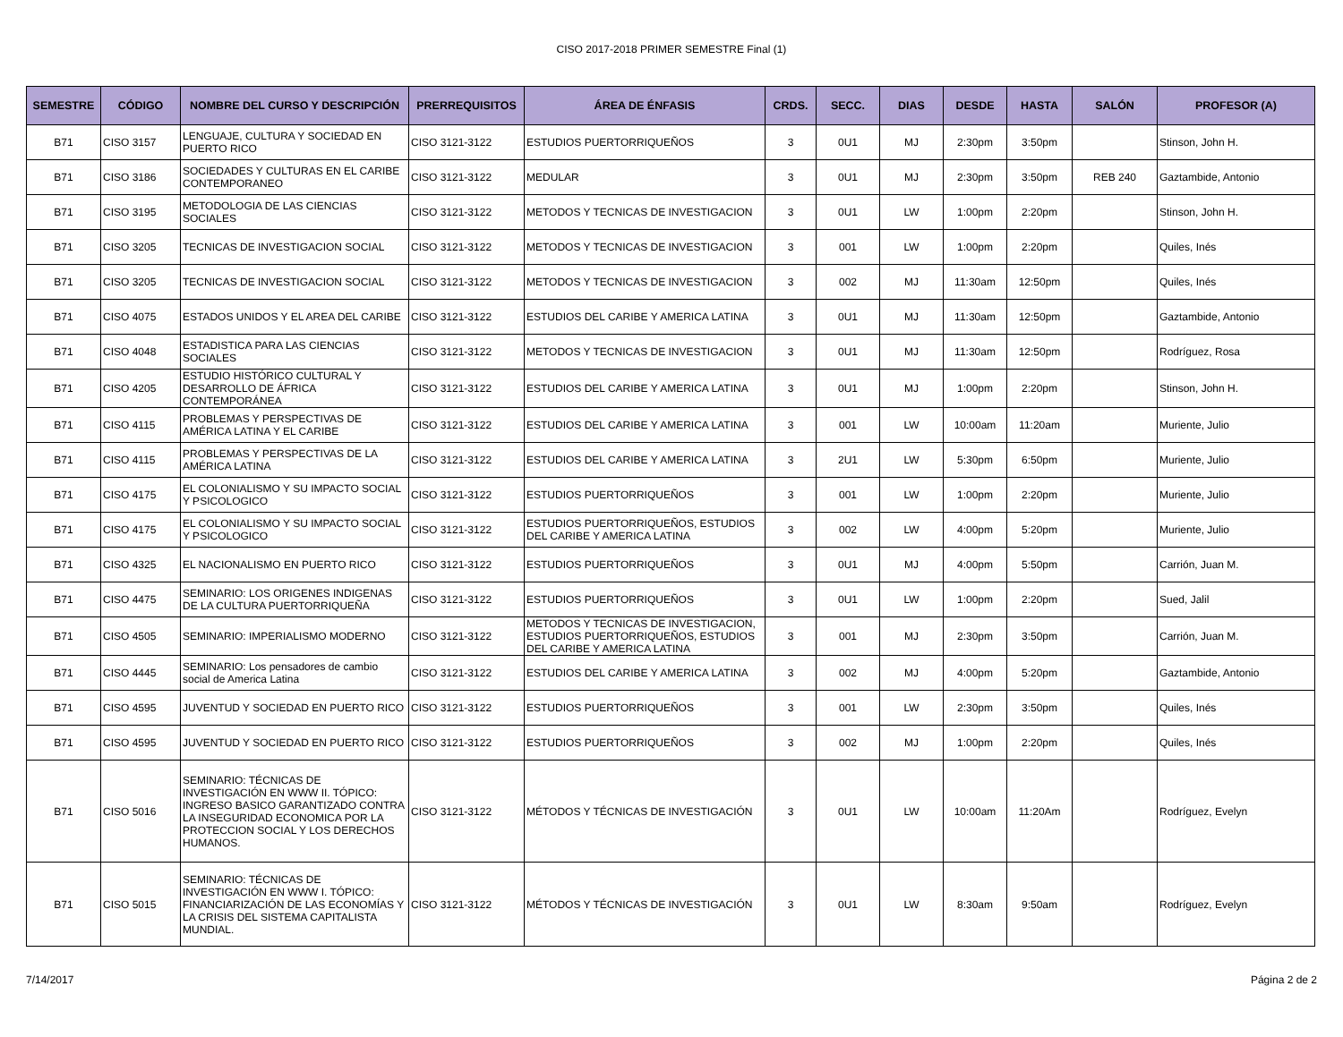CISO 2017-2018 PRIMER SEMESTRE Final (1)
| SEMESTRE | CÓDIGO | NOMBRE DEL CURSO Y DESCRIPCIÓN | PRERREQUISITOS | ÁREA DE ÉNFASIS | CRDS. | SECC. | DIAS | DESDE | HASTA | SALÓN | PROFESOR (A) |
| --- | --- | --- | --- | --- | --- | --- | --- | --- | --- | --- | --- |
| B71 | CISO 3157 | LENGUAJE, CULTURA Y SOCIEDAD EN PUERTO RICO | CISO 3121-3122 | ESTUDIOS PUERTORRIQUEÑOS | 3 | 0U1 | MJ | 2:30pm | 3:50pm | | Stinson, John H. |
| B71 | CISO 3186 | SOCIEDADES Y CULTURAS EN EL CARIBE CONTEMPORANEO | CISO 3121-3122 | MEDULAR | 3 | 0U1 | MJ | 2:30pm | 3:50pm | REB 240 | Gaztambide, Antonio |
| B71 | CISO 3195 | METODOLOGIA DE LAS CIENCIAS SOCIALES | CISO 3121-3122 | METODOS Y TECNICAS DE INVESTIGACION | 3 | 0U1 | LW | 1:00pm | 2:20pm | | Stinson, John H. |
| B71 | CISO 3205 | TECNICAS DE INVESTIGACION SOCIAL | CISO 3121-3122 | METODOS Y TECNICAS DE INVESTIGACION | 3 | 001 | LW | 1:00pm | 2:20pm | | Quiles, Inés |
| B71 | CISO 3205 | TECNICAS DE INVESTIGACION SOCIAL | CISO 3121-3122 | METODOS Y TECNICAS DE INVESTIGACION | 3 | 002 | MJ | 11:30am | 12:50pm | | Quiles, Inés |
| B71 | CISO 4075 | ESTADOS UNIDOS Y EL AREA DEL CARIBE | CISO 3121-3122 | ESTUDIOS DEL CARIBE Y AMERICA LATINA | 3 | 0U1 | MJ | 11:30am | 12:50pm | | Gaztambide, Antonio |
| B71 | CISO 4048 | ESTADISTICA PARA LAS CIENCIAS SOCIALES | CISO 3121-3122 | METODOS Y TECNICAS DE INVESTIGACION | 3 | 0U1 | MJ | 11:30am | 12:50pm | | Rodríguez, Rosa |
| B71 | CISO 4205 | ESTUDIO HISTÓRICO CULTURAL Y DESARROLLO DE ÁFRICA CONTEMPORÁNEA | CISO 3121-3122 | ESTUDIOS DEL CARIBE Y AMERICA LATINA | 3 | 0U1 | MJ | 1:00pm | 2:20pm | | Stinson, John H. |
| B71 | CISO 4115 | PROBLEMAS Y PERSPECTIVAS DE AMÉRICA LATINA Y EL CARIBE | CISO 3121-3122 | ESTUDIOS DEL CARIBE Y AMERICA LATINA | 3 | 001 | LW | 10:00am | 11:20am | | Muriente, Julio |
| B71 | CISO 4115 | PROBLEMAS Y PERSPECTIVAS DE LA AMÉRICA LATINA | CISO 3121-3122 | ESTUDIOS DEL CARIBE Y AMERICA LATINA | 3 | 2U1 | LW | 5:30pm | 6:50pm | | Muriente, Julio |
| B71 | CISO 4175 | EL COLONIALISMO Y SU IMPACTO SOCIAL Y PSICOLOGICO | CISO 3121-3122 | ESTUDIOS PUERTORRIQUEÑOS | 3 | 001 | LW | 1:00pm | 2:20pm | | Muriente, Julio |
| B71 | CISO 4175 | EL COLONIALISMO Y SU IMPACTO SOCIAL Y PSICOLOGICO | CISO 3121-3122 | ESTUDIOS PUERTORRIQUEÑOS, ESTUDIOS DEL CARIBE Y AMERICA LATINA | 3 | 002 | LW | 4:00pm | 5:20pm | | Muriente, Julio |
| B71 | CISO 4325 | EL NACIONALISMO EN PUERTO RICO | CISO 3121-3122 | ESTUDIOS PUERTORRIQUEÑOS | 3 | 0U1 | MJ | 4:00pm | 5:50pm | | Carrión, Juan M. |
| B71 | CISO 4475 | SEMINARIO: LOS ORIGENES INDIGENAS DE LA CULTURA PUERTORRIQUEÑA | CISO 3121-3122 | ESTUDIOS PUERTORRIQUEÑOS | 3 | 0U1 | LW | 1:00pm | 2:20pm | | Sued, Jalil |
| B71 | CISO 4505 | SEMINARIO: IMPERIALISMO MODERNO | CISO 3121-3122 | METODOS Y TECNICAS DE INVESTIGACION, ESTUDIOS PUERTORRIQUEÑOS, ESTUDIOS DEL CARIBE Y AMERICA LATINA | 3 | 001 | MJ | 2:30pm | 3:50pm | | Carrión, Juan M. |
| B71 | CISO 4445 | SEMINARIO: Los pensadores de cambio social de America Latina | CISO 3121-3122 | ESTUDIOS DEL CARIBE Y AMERICA LATINA | 3 | 002 | MJ | 4:00pm | 5:20pm | | Gaztambide, Antonio |
| B71 | CISO 4595 | JUVENTUD Y SOCIEDAD EN PUERTO RICO | CISO 3121-3122 | ESTUDIOS PUERTORRIQUEÑOS | 3 | 001 | LW | 2:30pm | 3:50pm | | Quiles, Inés |
| B71 | CISO 4595 | JUVENTUD Y SOCIEDAD EN PUERTO RICO | CISO 3121-3122 | ESTUDIOS PUERTORRIQUEÑOS | 3 | 002 | MJ | 1:00pm | 2:20pm | | Quiles, Inés |
| B71 | CISO 5016 | SEMINARIO: TÉCNICAS DE INVESTIGACIÓN EN WWW II. TÓPICO: INGRESO BASICO GARANTIZADO CONTRA LA INSEGURIDAD ECONOMICA POR LA PROTECCION SOCIAL Y LOS DERECHOS HUMANOS. | CISO 3121-3122 | MÉTODOS Y TÉCNICAS DE INVESTIGACIÓN | 3 | 0U1 | LW | 10:00am | 11:20Am | | Rodríguez, Evelyn |
| B71 | CISO 5015 | SEMINARIO: TÉCNICAS DE INVESTIGACIÓN EN WWW I. TÓPICO: FINANCIARIZACIÓN DE LAS ECONOMÍAS Y LA CRISIS DEL SISTEMA CAPITALISTA MUNDIAL. | CISO 3121-3122 | MÉTODOS Y TÉCNICAS DE INVESTIGACIÓN | 3 | 0U1 | LW | 8:30am | 9:50am | | Rodríguez, Evelyn |
7/14/2017 Página 2 de 2